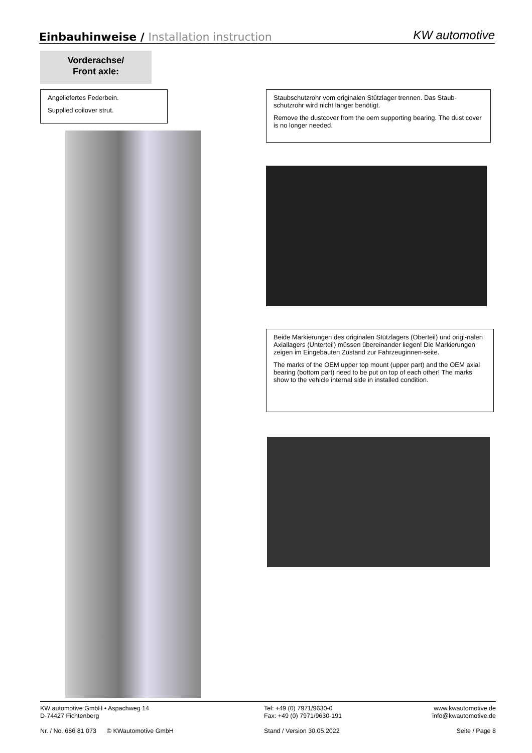Einbauhinweise / Installation instruction
KW automotive
Vorderachse/
Front axle:
Angeliefertes Federbein.
Supplied coilover strut.
Staubschutzrohr vom originalen Stützlager trennen. Das Staub-schutzrohr wird nicht länger benötigt.
Remove the dustcover from the oem supporting bearing. The dust cover is no longer needed.
Beide Markierungen des originalen Stützlagers (Oberteil) und origi-nalen Axiallagers (Unterteil) müssen übereinander liegen! Die Markierungen zeigen im Eingebauten Zustand zur Fahrzeuginnen-seite.
The marks of the OEM upper top mount (upper part) and the OEM axial bearing (bottom part) need to be put on top of each other! The marks show to the vehicle internal side in installed condition.
KW automotive GmbH • Aspachweg 14
D-74427 Fichtenberg
Nr. / No. 686 81 073 © KWautomotive GmbH
Tel: +49 (0) 7971/9630-0
Fax: +49 (0) 7971/9630-191
Stand / Version 30.05.2022
www.kwautomotive.de
info@kwautomotive.de
Seite / Page 8